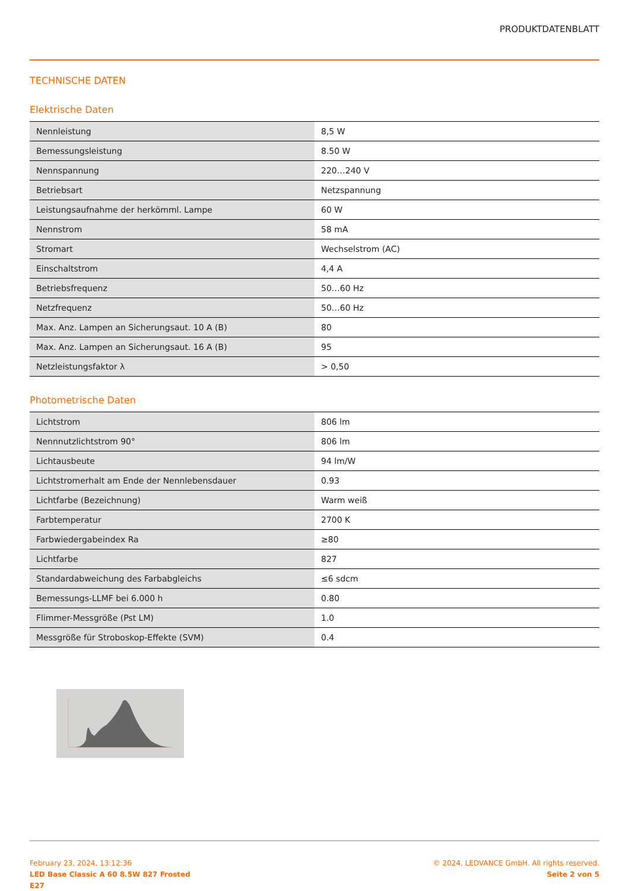PRODUKTDATENBLATT
TECHNISCHE DATEN
Elektrische Daten
| Nennleistung | 8,5 W |
| Bemessungsleistung | 8.50 W |
| Nennspannung | 220…240 V |
| Betriebsart | Netzspannung |
| Leistungsaufnahme der herkömml. Lampe | 60 W |
| Nennstrom | 58 mA |
| Stromart | Wechselstrom (AC) |
| Einschaltstrom | 4,4 A |
| Betriebsfrequenz | 50…60 Hz |
| Netzfrequenz | 50…60 Hz |
| Max. Anz. Lampen an Sicherungsaut. 10 A (B) | 80 |
| Max. Anz. Lampen an Sicherungsaut. 16 A (B) | 95 |
| Netzleistungsfaktor λ | > 0,50 |
Photometrische Daten
| Lichtstrom | 806 lm |
| Nennnutzlichtstrom 90° | 806 lm |
| Lichtausbeute | 94 lm/W |
| Lichtstromerhalt am Ende der Nennlebensdauer | 0.93 |
| Lichtfarbe (Bezeichnung) | Warm weiß |
| Farbtemperatur | 2700 K |
| Farbwiedergabeindex Ra | ≥80 |
| Lichtfarbe | 827 |
| Standardabweichung des Farbabgleichs | ≤6 sdcm |
| Bemessungs-LLMF bei 6.000 h | 0.80 |
| Flimmer-Messgröße (Pst LM) | 1.0 |
| Messgröße für Stroboskop-Effekte (SVM) | 0.4 |
February 23, 2024, 13:12:36
LED Base Classic A 60 8.5W 827 Frosted
E27
© 2024, LEDVANCE GmbH. All rights reserved.
Seite 2 von 5